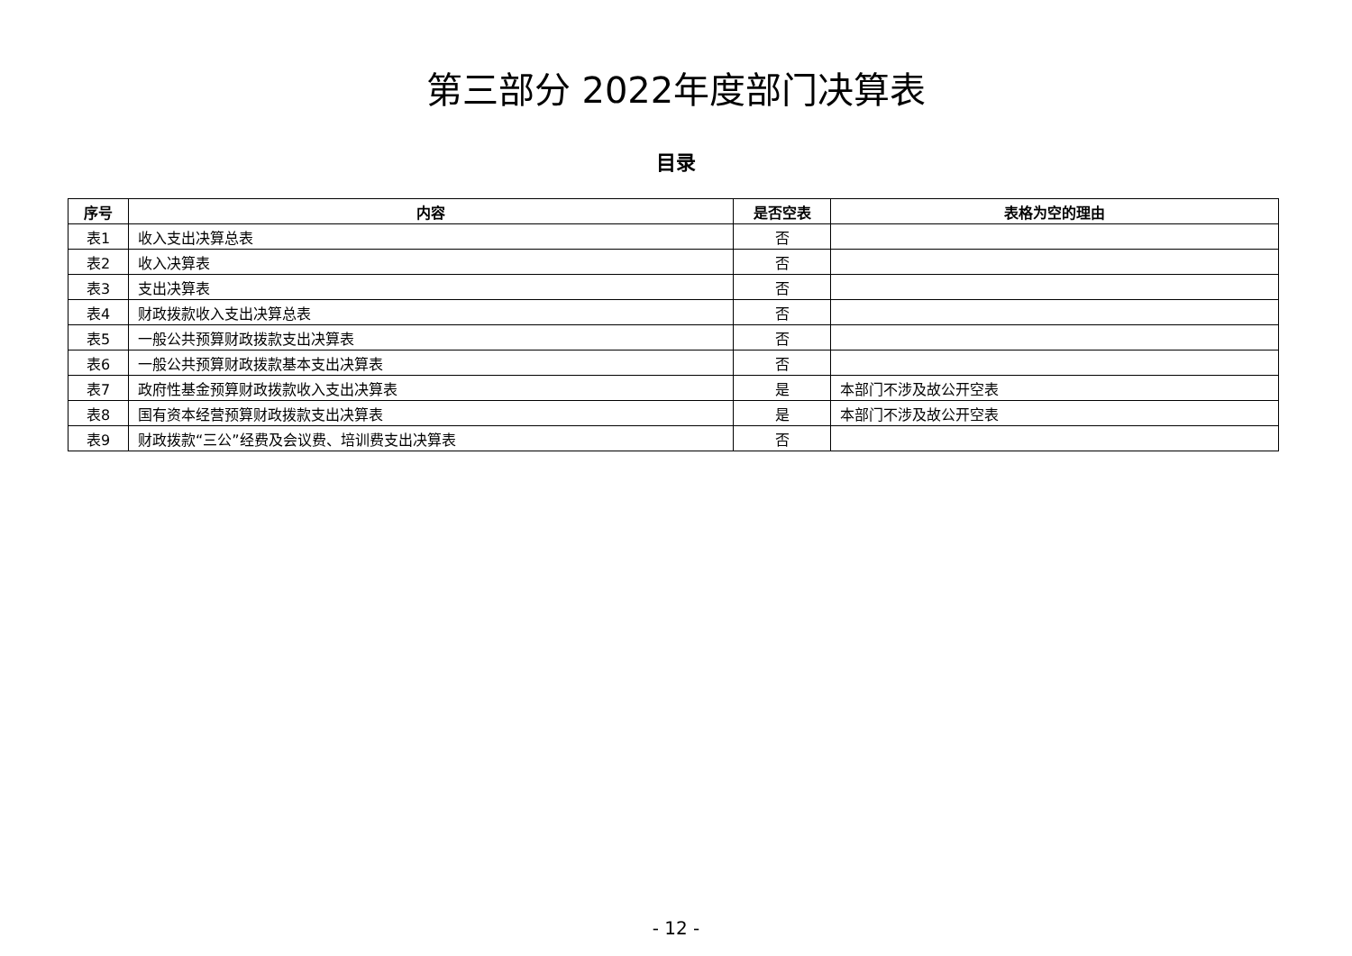第三部分 2022年度部门决算表
目录
| 序号 | 内容 | 是否空表 | 表格为空的理由 |
| --- | --- | --- | --- |
| 表1 | 收入支出决算总表 | 否 | |
| 表2 | 收入决算表 | 否 | |
| 表3 | 支出决算表 | 否 | |
| 表4 | 财政拨款收入支出决算总表 | 否 | |
| 表5 | 一般公共预算财政拨款支出决算表 | 否 | |
| 表6 | 一般公共预算财政拨款基本支出决算表 | 否 | |
| 表7 | 政府性基金预算财政拨款收入支出决算表 | 是 | 本部门不涉及故公开空表 |
| 表8 | 国有资本经营预算财政拨款支出决算表 | 是 | 本部门不涉及故公开空表 |
| 表9 | 财政拨款“三公”经费及会议费、培训费支出决算表 | 否 | |
- 12 -